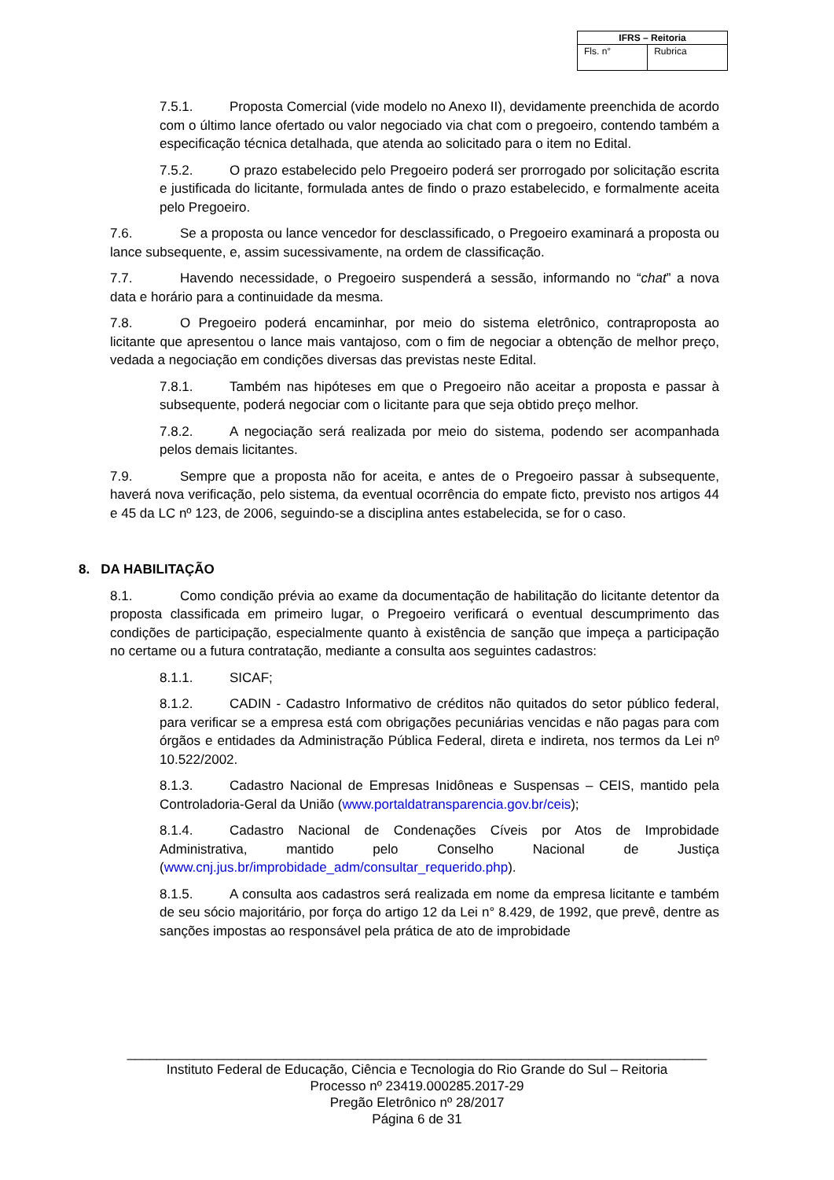| IFRS – Reitoria | |
| --- | --- |
| Fls. n° | Rubrica |
7.5.1. Proposta Comercial (vide modelo no Anexo II), devidamente preenchida de acordo com o último lance ofertado ou valor negociado via chat com o pregoeiro, contendo também a especificação técnica detalhada, que atenda ao solicitado para o item no Edital.
7.5.2. O prazo estabelecido pelo Pregoeiro poderá ser prorrogado por solicitação escrita e justificada do licitante, formulada antes de findo o prazo estabelecido, e formalmente aceita pelo Pregoeiro.
7.6. Se a proposta ou lance vencedor for desclassificado, o Pregoeiro examinará a proposta ou lance subsequente, e, assim sucessivamente, na ordem de classificação.
7.7. Havendo necessidade, o Pregoeiro suspenderá a sessão, informando no “chat” a nova data e horário para a continuidade da mesma.
7.8. O Pregoeiro poderá encaminhar, por meio do sistema eletrônico, contraproposta ao licitante que apresentou o lance mais vantajoso, com o fim de negociar a obtenção de melhor preço, vedada a negociação em condições diversas das previstas neste Edital.
7.8.1. Também nas hipóteses em que o Pregoeiro não aceitar a proposta e passar à subsequente, poderá negociar com o licitante para que seja obtido preço melhor.
7.8.2. A negociação será realizada por meio do sistema, podendo ser acompanhada pelos demais licitantes.
7.9. Sempre que a proposta não for aceita, e antes de o Pregoeiro passar à subsequente, haverá nova verificação, pelo sistema, da eventual ocorrência do empate ficto, previsto nos artigos 44 e 45 da LC nº 123, de 2006, seguindo-se a disciplina antes estabelecida, se for o caso.
8. DA HABILITAÇÃO
8.1. Como condição prévia ao exame da documentação de habilitação do licitante detentor da proposta classificada em primeiro lugar, o Pregoeiro verificará o eventual descumprimento das condições de participação, especialmente quanto à existência de sanção que impeça a participação no certame ou a futura contratação, mediante a consulta aos seguintes cadastros:
8.1.1. SICAF;
8.1.2. CADIN - Cadastro Informativo de créditos não quitados do setor público federal, para verificar se a empresa está com obrigações pecuniárias vencidas e não pagas para com órgãos e entidades da Administração Pública Federal, direta e indireta, nos termos da Lei nº 10.522/2002.
8.1.3. Cadastro Nacional de Empresas Inidôneas e Suspensas – CEIS, mantido pela Controladoria-Geral da União (www.portaldatransparencia.gov.br/ceis);
8.1.4. Cadastro Nacional de Condenações Cíveis por Atos de Improbidade Administrativa, mantido pelo Conselho Nacional de Justiça (www.cnj.jus.br/improbidade_adm/consultar_requerido.php).
8.1.5. A consulta aos cadastros será realizada em nome da empresa licitante e também de seu sócio majoritário, por força do artigo 12 da Lei n° 8.429, de 1992, que prevê, dentre as sanções impostas ao responsável pela prática de ato de improbidade
______________________________________________________________________________
Instituto Federal de Educação, Ciência e Tecnologia do Rio Grande do Sul – Reitoria
Processo nº 23419.000285.2017-29
Pregão Eletrônico nº 28/2017
Página 6 de 31